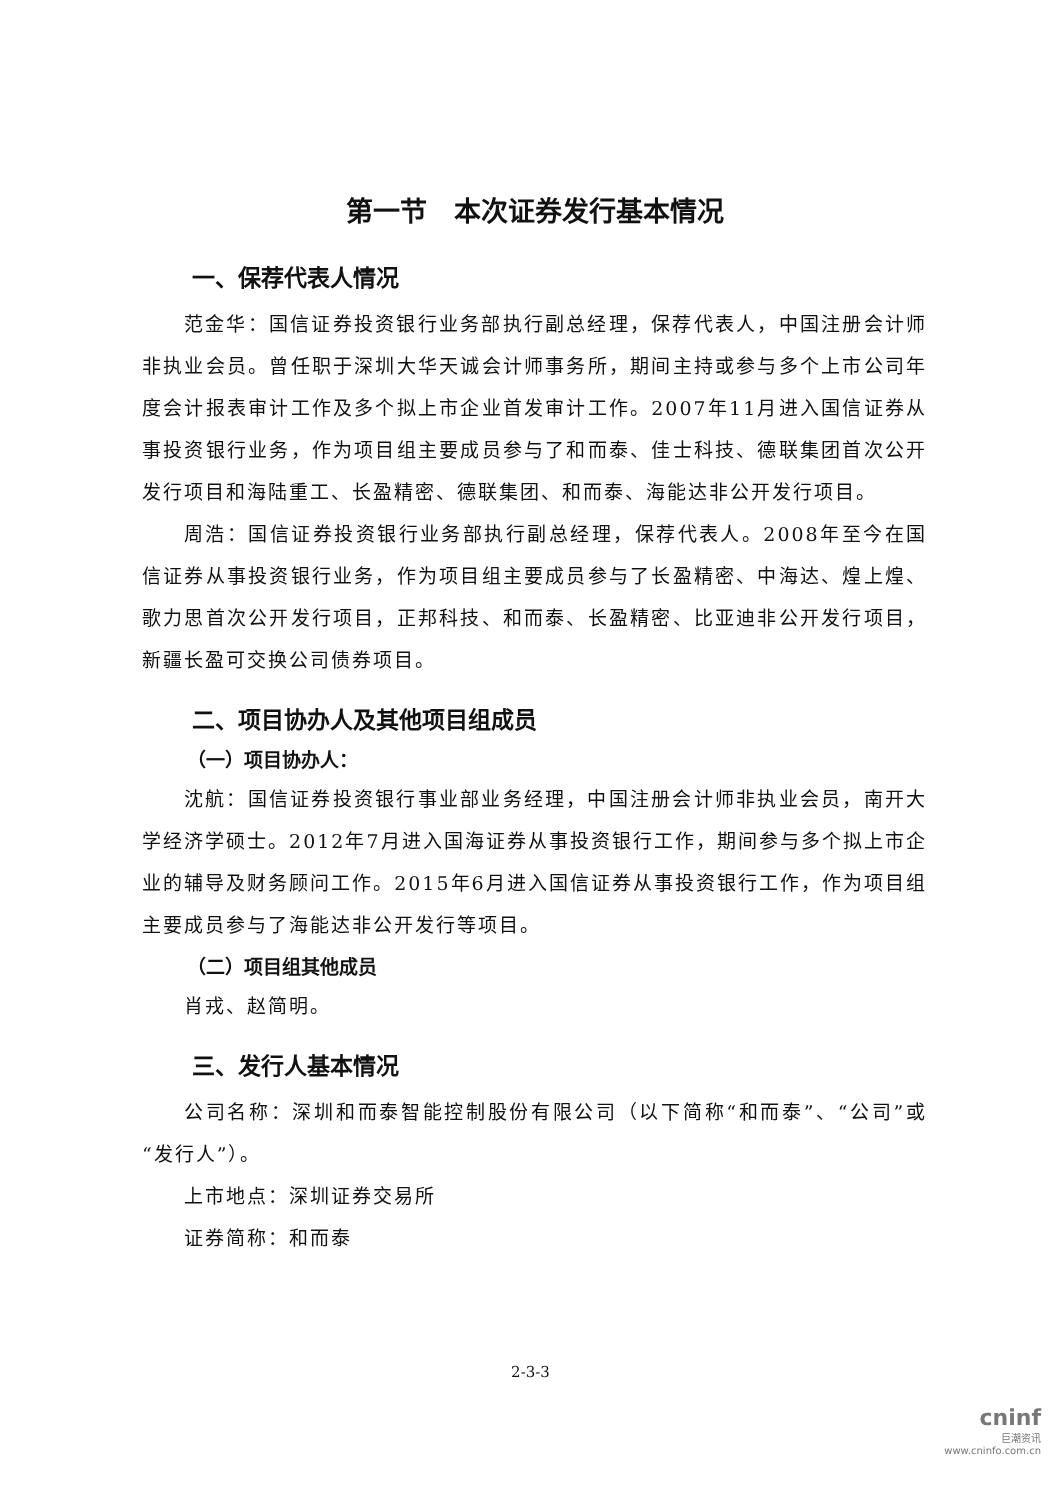第一节　本次证券发行基本情况
一、保荐代表人情况
范金华：国信证券投资银行业务部执行副总经理，保荐代表人，中国注册会计师非执业会员。曾任职于深圳大华天诚会计师事务所，期间主持或参与多个上市公司年度会计报表审计工作及多个拟上市企业首发审计工作。2007年11月进入国信证券从事投资银行业务，作为项目组主要成员参与了和而泰、佳士科技、德联集团首次公开发行项目和海陆重工、长盈精密、德联集团、和而泰、海能达非公开发行项目。
周浩：国信证券投资银行业务部执行副总经理，保荐代表人。2008年至今在国信证券从事投资银行业务，作为项目组主要成员参与了长盈精密、中海达、煌上煌、歌力思首次公开发行项目，正邦科技、和而泰、长盈精密、比亚迪非公开发行项目，新疆长盈可交换公司债券项目。
二、项目协办人及其他项目组成员
（一）项目协办人：
沈航：国信证券投资银行事业部业务经理，中国注册会计师非执业会员，南开大学经济学硕士。2012年7月进入国海证券从事投资银行工作，期间参与多个拟上市企业的辅导及财务顾问工作。2015年6月进入国信证券从事投资银行工作，作为项目组主要成员参与了海能达非公开发行等项目。
（二）项目组其他成员
肖戎、赵简明。
三、发行人基本情况
公司名称：深圳和而泰智能控制股份有限公司（以下简称“和而泰”、“公司”或“发行人”）。
上市地点：深圳证券交易所
证券简称：和而泰
2-3-3
cninf
巨潮资讯
www.cninfo.com.cn